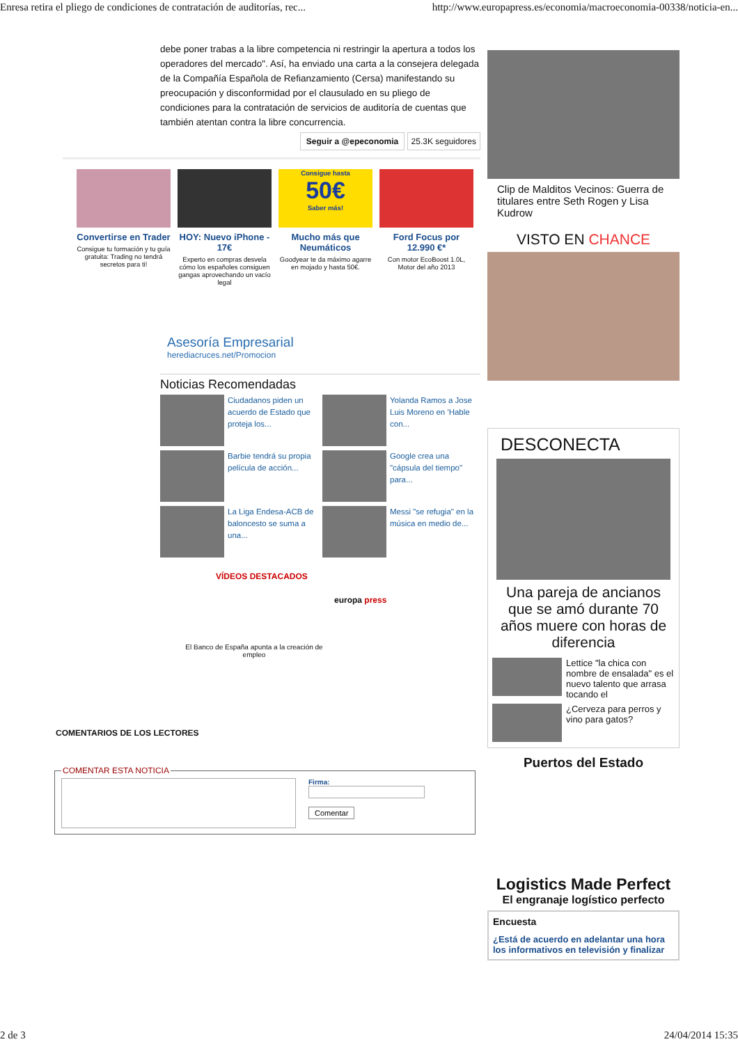Enresa retira el pliego de condiciones de contratación de auditorías, rec... http://www.europapress.es/economia/macroeconomia-00338/noticia-en...
debe poner trabas a la libre competencia ni restringir la apertura a todos los operadores del mercado". Así, ha enviado una carta a la consejera delegada de la Compañía Española de Refianzamiento (Cersa) manifestando su preocupación y disconformidad por el clausulado en su pliego de condiciones para la contratación de servicios de auditoría de cuentas que también atentan contra la libre concurrencia.
Seguir a @epeconomia 25.3K seguidores
Convertirse en Trader
Consigue tu formación y tu guía gratuita: Trading no tendrá secretos para ti!
HOY: Nuevo iPhone - 17€
Experto en compras desvela cómo los españoles consiguen gangas aprovechando un vacío legal
Consigue hasta
50€
Saber más!
Mucho más que Neumáticos
Goodyear te da máximo agarre en mojado y hasta 50€.
Ford Focus por 12.990 €*
Con motor EcoBoost 1.0L, Motor del año 2013
Asesoría Empresarial
herediacruces.net/Promocion
Noticias Recomendadas
Ciudadanos piden un acuerdo de Estado que proteja los...
Yolanda Ramos a Jose Luis Moreno en 'Hable con...
Barbie tendrá su propia película de acción...
Google crea una "cápsula del tiempo" para...
La Liga Endesa-ACB de baloncesto se suma a una...
Messi "se refugia" en la música en medio de...
VÍDEOS DESTACADOS
europa press
El Banco de España apunta a la creación de empleo
COMENTARIOS DE LOS LECTORES
COMENTAR ESTA NOTICIA
Firma:
Comentar
Clip de Malditos Vecinos: Guerra de titulares entre Seth Rogen y Lisa Kudrow
VISTO EN CHANCE
DESCONECTA
Una pareja de ancianos que se amó durante 70 años muere con horas de diferencia
Lettice "la chica con nombre de ensalada" es el nuevo talento que arrasa tocando el
¿Cerveza para perros y vino para gatos?
Puertos del Estado
Logistics Made Perfect
El engranaje logístico perfecto
Encuesta
¿Está de acuerdo en adelantar una hora los informativos en televisión y finalizar
2 de 3 24/04/2014 15:35